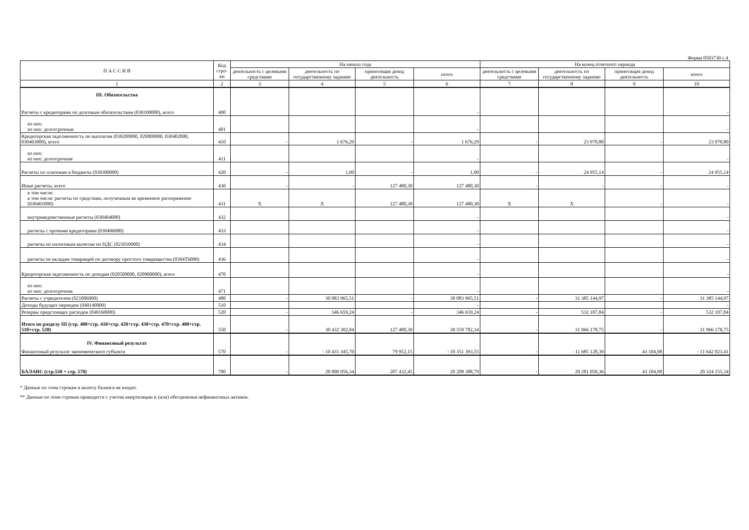Форма 0503730 с.4
| П А С С И В | Код стро-ки | На начало года | | | | На конец отчетного периода | | | |
| --- | --- | --- | --- | --- | --- | --- | --- | --- | --- |
| | | деятельность с целевыми средствами | деятельность по государственному заданию | приносящая доход деятельность | итого | деятельность с целевыми средствами | деятельность по государственному заданию | приносящая доход деятельность | итого |
| 1 | 2 | 3 | 4 | 5 | 6 | 7 | 8 | 9 | 10 |
| III. Обязательства Расчеты с кредиторами по долговым обязательствам (030100000), всего | 400 | | | | - | | | | - |
| из них: из них: долгосрочные | 401 | | | | - | | | | - |
| Кредиторская задолженность по выплатам (030200000, 020800000, 030402000, 030403000), всего | 410 | - | 1 676,29 | - | 1 676,29 | - | 23 970,80 | - | 23 970,80 |
| из них: из них: долгосрочная | 411 | | | | - | | | | - |
| Расчеты по платежам в бюджеты (030300000) | 420 | - | 1,00 | - | 1,00 | - | 24 955,14 | - | 24 955,14 |
| Иные расчеты, всего | 430 | - | - | 127 480,30 | 127 480,30 | - | - | - | - |
| в том числе: в том числе: расчеты по средствам, полученным во временное распоряжение (030401000) | 431 | X | X | 127 480,30 | 127 480,30 | X | X | - | - |
| внутриведомственные расчеты (030404000) | 432 | | | | - | | | | - |
| расчеты с прочими кредиторами (030406000) | 433 | | | | - | | | | - |
| расчеты по налоговым вычетам по НДС (021010000) | 434 | | | | - | | | | - |
| расчеты по вкладам товарищей по договору простого товарищества (0304Т6000) | 436 | | | | - | | | | - |
| Кредиторская задолженность по доходам (020500000, 020900000), всего | 470 | | | | - | | | | - |
| из них: из них: долгосрочная | 471 | | | | - | | | | - |
| Расчеты с учредителем (021006000) | 480 | - | 30 083 965,51 | - | 30 083 965,51 | - | 31 385 144,97 | - | 31 385 144,97 |
| Доходы будущих периодов (040140000) | 510 | | | | - | | | | - |
| Резервы предстоящих расходов (040160000) | 520 | - | 346 659,24 | - | 346 659,24 | - | 532 107,84 | - | 532 107,84 |
| Итого по разделу III (стр. 400+стр. 410+стр. 420+стр. 430+стр. 470+стр. 480+стр. 510+стр. 520) | 550 | - | 30 432 302,04 | 127 480,30 | 30 559 782,34 | - | 31 966 178,75 | - | 31 966 178,75 |
| IV. Финансовый результат Финансовый результат экономического субъекта | 570 | - | - 10 431 345,70 | 79 952,15 | - 10 351 393,55 | - | - 11 685 128,39 | 43 104,98 | - 11 642 023,41 |
| БАЛАНС (стр.550 + стр. 570) | 700 | - | 20 000 956,34 | 207 432,45 | 20 208 388,79 | - | 20 281 050,36 | 43 104,98 | 20 324 155,34 |
* Данные по этим строкам в валюту баланса не входят.
** Данные по этим строкам приводятся с учетом амортизации и (или) обесценения нефинансовых активов.